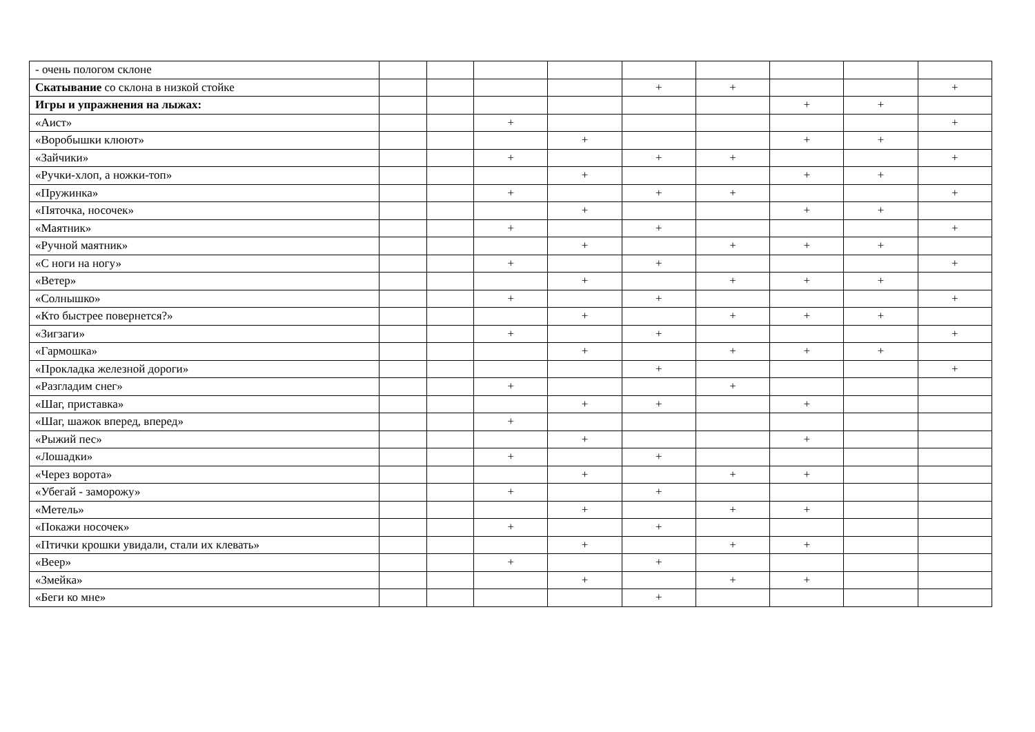| - очень пологом склоне | | | | | | | | | |
| Скатывание со склона в низкой стойке | | | | | + | + | | | + |
| Игры и упражнения на лыжах: | | | | | | | + | + | |
| «Аист» | | | + | | | | | | + |
| «Воробышки клюют» | | | | + | | | + | + | |
| «Зайчики» | | | + | | + | + | | | + |
| «Ручки-хлоп, а ножки-топ» | | | | + | | | + | + | |
| «Пружинка» | | | + | | + | + | | | + |
| «Пяточка, носочек» | | | | + | | | + | + | |
| «Маятник» | | | + | | + | | | | + |
| «Ручной маятник» | | | | + | | + | + | + | |
| «С ноги на ногу» | | | + | | + | | | | + |
| «Ветер» | | | | + | | + | + | + | |
| «Солнышко» | | | + | | + | | | | + |
| «Кто быстрее повернется?» | | | | + | | + | + | + | |
| «Зигзаги» | | | + | | + | | | | + |
| «Гармошка» | | | | + | | + | + | + | |
| «Прокладка железной дороги» | | | | | + | | | | + |
| «Разгладим снег» | | | + | | | + | | | |
| «Шаг, приставка» | | | | + | + | | + | | |
| «Шаг, шажок вперед, вперед» | | | + | | | | | | |
| «Рыжий пес» | | | | + | | | + | | |
| «Лошадки» | | | + | | + | | | | |
| «Через ворота» | | | | + | | + | + | | |
| «Убегай - заморожу» | | | + | | + | | | | |
| «Метель» | | | | + | | + | + | | |
| «Покажи носочек» | | | + | | + | | | | |
| «Птички крошки увидали, стали их клевать» | | | | + | | + | + | | |
| «Веер» | | | + | | + | | | | |
| «Змейка» | | | | + | | + | + | | |
| «Беги ко мне» | | | | | + | | | | |